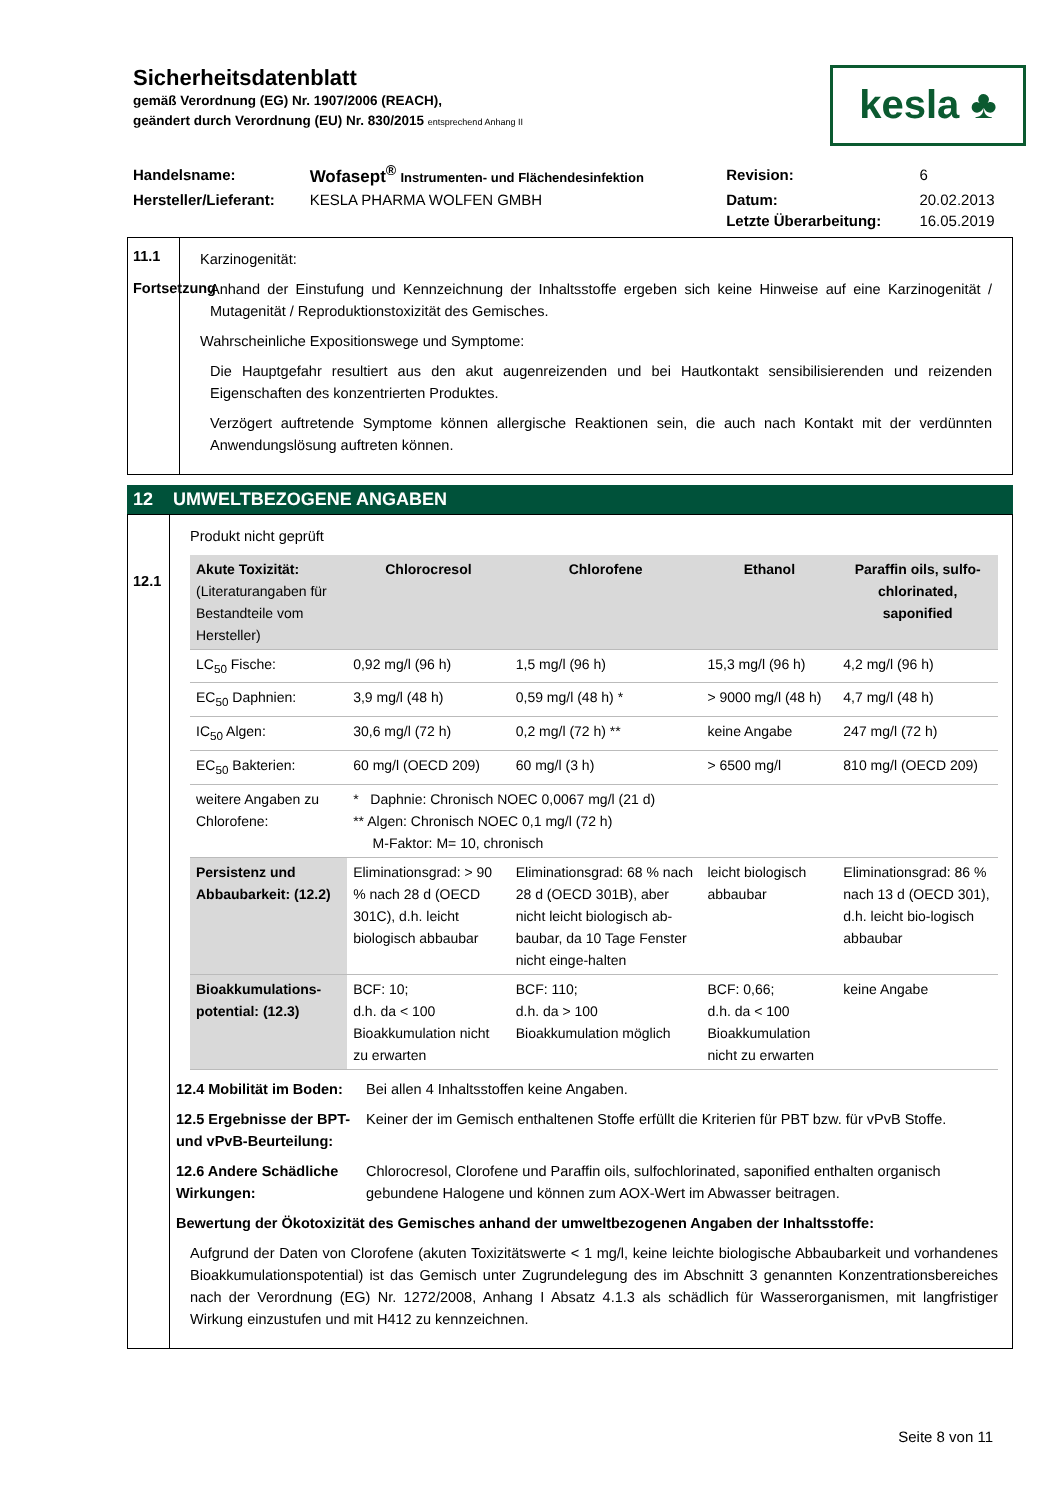Sicherheitsdatenblatt
gemäß Verordnung (EG) Nr. 1907/2006 (REACH),
geändert durch Verordnung (EU) Nr. 830/2015 entsprechend Anhang II
kesla ♣
| Handelsname: | Wofasept<sup>®</sup> Instrumenten- und Flächendesinfektion | Revision: | 6 |
| Hersteller/Lieferant: | KESLA PHARMA WOLFEN GMBH | Datum: | 20.02.2013 |
| | | Letzte Überarbeitung: | 16.05.2019 |
11.1
Fortsetzung
Karzinogenität:
Anhand der Einstufung und Kennzeichnung der Inhaltsstoffe ergeben sich keine Hinweise auf eine Karzinogenität / Mutagenität / Reproduktionstoxizität des Gemisches.
Wahrscheinliche Expositionswege und Symptome:
Die Hauptgefahr resultiert aus den akut augenreizenden und bei Hautkontakt sensibilisierenden und reizenden Eigenschaften des konzentrierten Produktes.
Verzögert auftretende Symptome können allergische Reaktionen sein, die auch nach Kontakt mit der verdünnten Anwendungslösung auftreten können.
12 UMWELTBEZOGENE ANGABEN
12.1
Produkt nicht geprüft
| Akute Toxizität: (Literaturangaben für Bestandteile vom Hersteller) | Chlorocresol | Chlorofene | Ethanol | Paraffin oils, sulfo-chlorinated, saponified |
| LC<sub>50</sub> Fische: | 0,92 mg/l (96 h) | 1,5 mg/l (96 h) | 15,3 mg/l (96 h) | 4,2 mg/l (96 h) |
| EC<sub>50</sub> Daphnien: | 3,9 mg/l (48 h) | 0,59 mg/l (48 h) * | > 9000 mg/l (48 h) | 4,7 mg/l (48 h) |
| IC<sub>50</sub> Algen: | 30,6 mg/l (72 h) | 0,2 mg/l (72 h) ** | keine Angabe | 247 mg/l (72 h) |
| EC<sub>50</sub> Bakterien: | 60 mg/l (OECD 209) | 60 mg/l (3 h) | > 6500 mg/l | 810 mg/l (OECD 209) |
| weitere Angaben zu Chlorofene: | * Daphnie: Chronisch NOEC 0,0067 mg/l (21 d) ** Algen: Chronisch NOEC 0,1 mg/l (72 h) M-Faktor: M= 10, chronisch | | | |
| Persistenz und Abbaubarkeit: (12.2) | Eliminationsgrad: > 90 % nach 28 d (OECD 301C), d.h. leicht biologisch abbaubar | Eliminationsgrad: 68 % nach 28 d (OECD 301B), aber nicht leicht biologisch ab-baubar, da 10 Tage Fenster nicht einge-halten | leicht biologisch abbaubar | Eliminationsgrad: 86 % nach 13 d (OECD 301), d.h. leicht bio-logisch abbaubar |
| Bioakkumulations-potential: (12.3) | BCF: 10; d.h. da < 100 Bioakkumulation nicht zu erwarten | BCF: 110; d.h. da > 100 Bioakkumulation möglich | BCF: 0,66; d.h. da < 100 Bioakkumulation nicht zu erwarten | keine Angabe |
12.4 Mobilität im Boden: Bei allen 4 Inhaltsstoffen keine Angaben.
12.5 Ergebnisse der BPT- und vPvB-Beurteilung: Keiner der im Gemisch enthaltenen Stoffe erfüllt die Kriterien für PBT bzw. für vPvB Stoffe.
12.6 Andere Schädliche Wirkungen: Chlorocresol, Clorofene und Paraffin oils, sulfochlorinated, saponified enthalten organisch gebundene Halogene und können zum AOX-Wert im Abwasser beitragen.
Bewertung der Ökotoxizität des Gemisches anhand der umweltbezogenen Angaben der Inhaltsstoffe:
Aufgrund der Daten von Clorofene (akuten Toxizitätswerte < 1 mg/l, keine leichte biologische Abbaubarkeit und vorhandenes Bioakkumulationspotential) ist das Gemisch unter Zugrundelegung des im Abschnitt 3 genannten Konzentrationsbereiches nach der Verordnung (EG) Nr. 1272/2008, Anhang I Absatz 4.1.3 als schädlich für Wasserorganismen, mit langfristiger Wirkung einzustufen und mit H412 zu kennzeichnen.
Seite 8 von 11